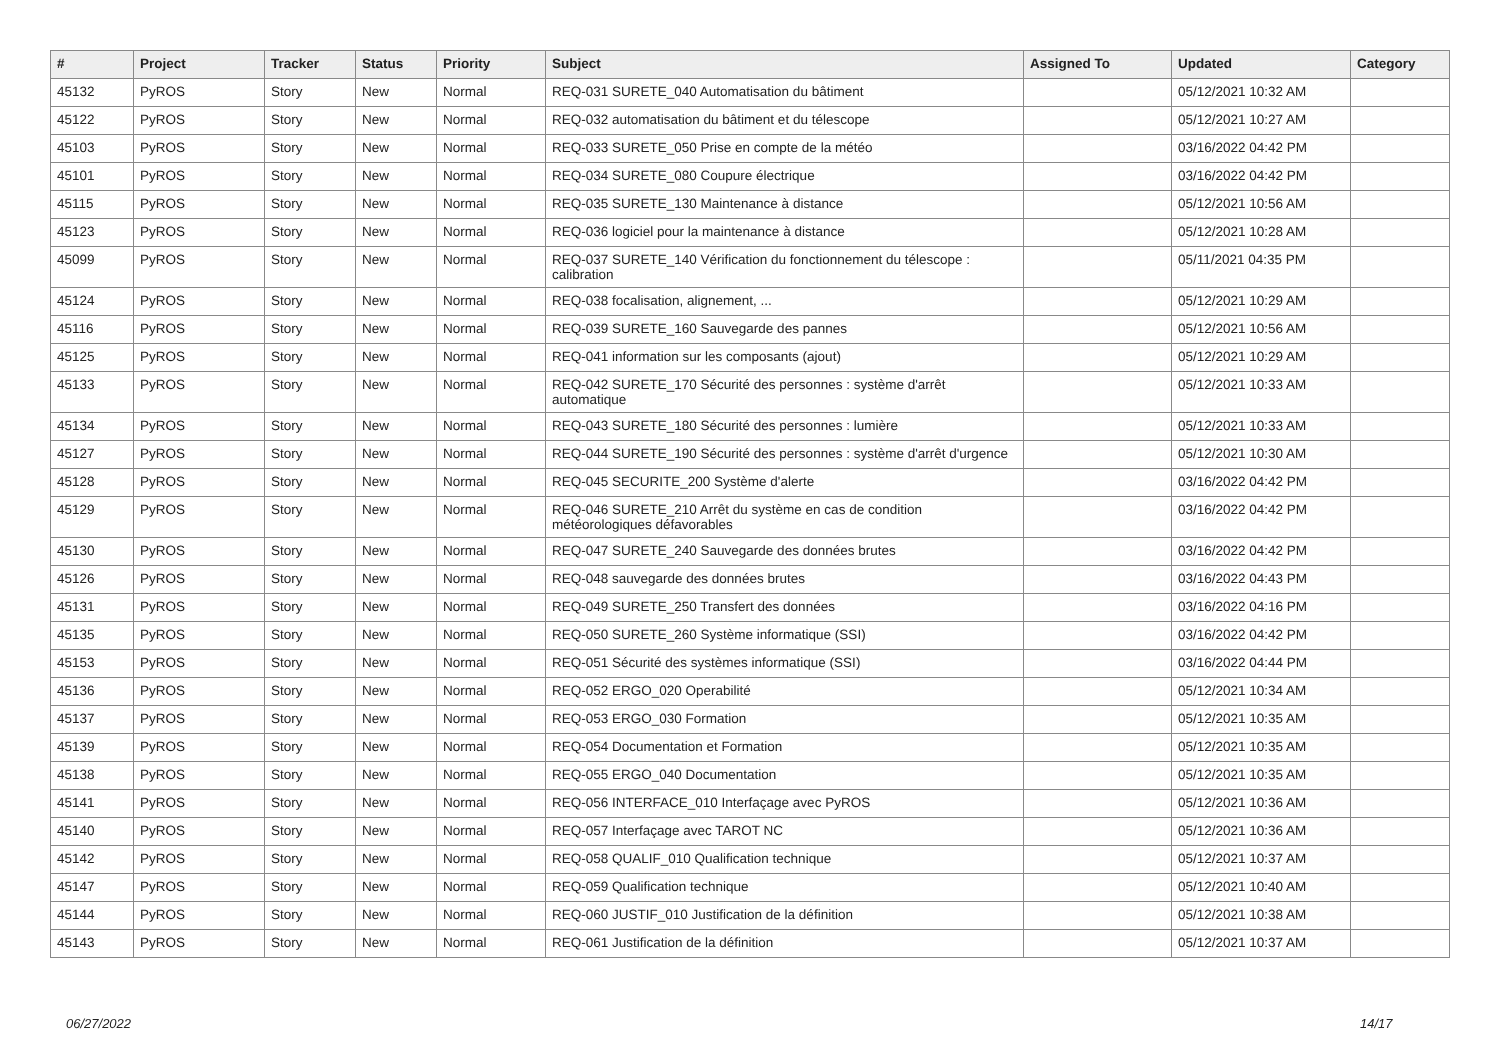| # | Project | Tracker | Status | Priority | Subject | Assigned To | Updated | Category |
| --- | --- | --- | --- | --- | --- | --- | --- | --- |
| 45132 | PyROS | Story | New | Normal | REQ-031 SURETE_040 Automatisation du bâtiment | | 05/12/2021 10:32 AM | |
| 45122 | PyROS | Story | New | Normal | REQ-032 automatisation du bâtiment et du télescope | | 05/12/2021 10:27 AM | |
| 45103 | PyROS | Story | New | Normal | REQ-033 SURETE_050 Prise en compte de la météo | | 03/16/2022 04:42 PM | |
| 45101 | PyROS | Story | New | Normal | REQ-034 SURETE_080 Coupure électrique | | 03/16/2022 04:42 PM | |
| 45115 | PyROS | Story | New | Normal | REQ-035 SURETE_130 Maintenance à distance | | 05/12/2021 10:56 AM | |
| 45123 | PyROS | Story | New | Normal | REQ-036 logiciel pour la maintenance à distance | | 05/12/2021 10:28 AM | |
| 45099 | PyROS | Story | New | Normal | REQ-037 SURETE_140 Vérification du fonctionnement du télescope : calibration | | 05/11/2021 04:35 PM | |
| 45124 | PyROS | Story | New | Normal | REQ-038 focalisation, alignement, ... | | 05/12/2021 10:29 AM | |
| 45116 | PyROS | Story | New | Normal | REQ-039 SURETE_160 Sauvegarde des pannes | | 05/12/2021 10:56 AM | |
| 45125 | PyROS | Story | New | Normal | REQ-041 information sur les composants (ajout) | | 05/12/2021 10:29 AM | |
| 45133 | PyROS | Story | New | Normal | REQ-042 SURETE_170 Sécurité des personnes : système d'arrêt automatique | | 05/12/2021 10:33 AM | |
| 45134 | PyROS | Story | New | Normal | REQ-043 SURETE_180 Sécurité des personnes : lumière | | 05/12/2021 10:33 AM | |
| 45127 | PyROS | Story | New | Normal | REQ-044 SURETE_190 Sécurité des personnes : système d'arrêt d'urgence | | 05/12/2021 10:30 AM | |
| 45128 | PyROS | Story | New | Normal | REQ-045 SECURITE_200 Système d'alerte | | 03/16/2022 04:42 PM | |
| 45129 | PyROS | Story | New | Normal | REQ-046 SURETE_210 Arrêt du système en cas de condition météorologiques défavorables | | 03/16/2022 04:42 PM | |
| 45130 | PyROS | Story | New | Normal | REQ-047 SURETE_240 Sauvegarde des données brutes | | 03/16/2022 04:42 PM | |
| 45126 | PyROS | Story | New | Normal | REQ-048 sauvegarde des données brutes | | 03/16/2022 04:43 PM | |
| 45131 | PyROS | Story | New | Normal | REQ-049 SURETE_250 Transfert des données | | 03/16/2022 04:16 PM | |
| 45135 | PyROS | Story | New | Normal | REQ-050 SURETE_260 Système informatique (SSI) | | 03/16/2022 04:42 PM | |
| 45153 | PyROS | Story | New | Normal | REQ-051 Sécurité des systèmes informatique (SSI) | | 03/16/2022 04:44 PM | |
| 45136 | PyROS | Story | New | Normal | REQ-052 ERGO_020 Operabilité | | 05/12/2021 10:34 AM | |
| 45137 | PyROS | Story | New | Normal | REQ-053 ERGO_030 Formation | | 05/12/2021 10:35 AM | |
| 45139 | PyROS | Story | New | Normal | REQ-054 Documentation et Formation | | 05/12/2021 10:35 AM | |
| 45138 | PyROS | Story | New | Normal | REQ-055 ERGO_040 Documentation | | 05/12/2021 10:35 AM | |
| 45141 | PyROS | Story | New | Normal | REQ-056 INTERFACE_010 Interfaçage avec PyROS | | 05/12/2021 10:36 AM | |
| 45140 | PyROS | Story | New | Normal | REQ-057 Interfaçage avec TAROT NC | | 05/12/2021 10:36 AM | |
| 45142 | PyROS | Story | New | Normal | REQ-058 QUALIF_010 Qualification technique | | 05/12/2021 10:37 AM | |
| 45147 | PyROS | Story | New | Normal | REQ-059 Qualification technique | | 05/12/2021 10:40 AM | |
| 45144 | PyROS | Story | New | Normal | REQ-060 JUSTIF_010 Justification de la définition | | 05/12/2021 10:38 AM | |
| 45143 | PyROS | Story | New | Normal | REQ-061 Justification de la définition | | 05/12/2021 10:37 AM | |
06/27/2022 14/17